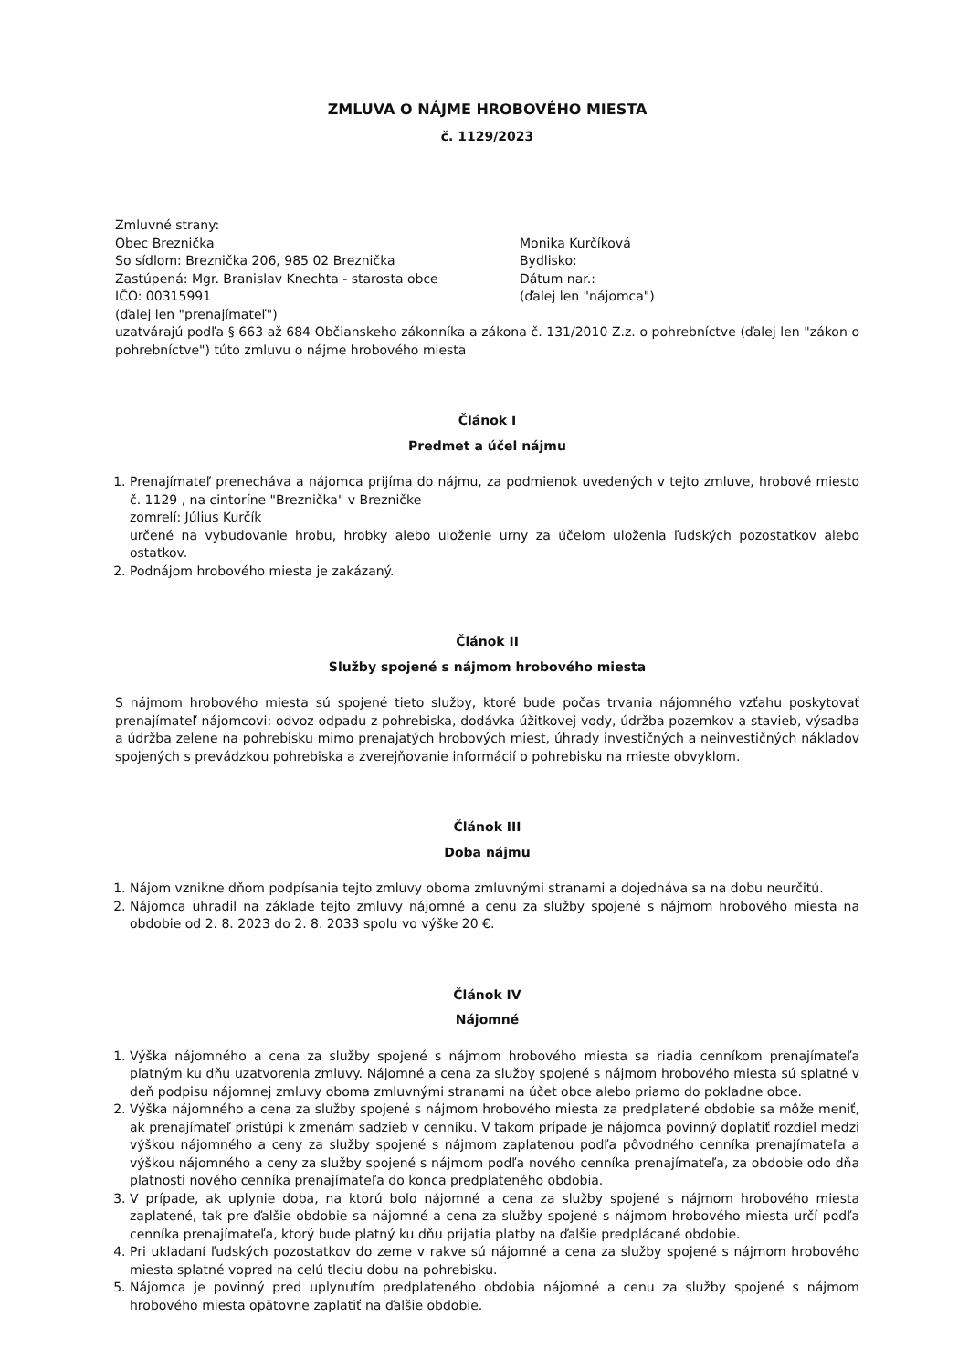ZMLUVA O NÁJME HROBOVÉHO MIESTA
č. 1129/2023
Zmluvné strany:
Obec Breznička
So sídlom: Breznička 206, 985 02 Breznička
Zastúpená: Mgr. Branislav Knechta - starosta obce
IČO: 00315991
(ďalej len "prenajímateľ")
Monika Kurčíková
Bydlisko:
Dátum nar.:
(ďalej len "nájomca")
uzatvárajú podľa § 663 až 684 Občianskeho zákonníka a zákona č. 131/2010 Z.z. o pohrebníctve (ďalej len "zákon o pohrebníctve") túto zmluvu o nájme hrobového miesta
Článok I
Predmet a účel nájmu
1. Prenajímateľ prenecháva a nájomca prijíma do nájmu, za podmienok uvedených v tejto zmluve, hrobové miesto č. 1129 , na cintoríne "Breznička" v Brezničke
zomrelí: Július Kurčík
určené na vybudovanie hrobu, hrobky alebo uloženie urny za účelom uloženia ľudských pozostatkov alebo ostatkov.
2. Podnájom hrobového miesta je zakázaný.
Článok II
Služby spojené s nájmom hrobového miesta
S nájmom hrobového miesta sú spojené tieto služby, ktoré bude počas trvania nájomného vzťahu poskytovať prenajímateľ nájomcovi: odvoz odpadu z pohrebiska, dodávka úžitkovej vody, údržba pozemkov a stavieb, výsadba a údržba zelene na pohrebisku mimo prenajatých hrobových miest, úhrady investičných a neinvestičných nákladov spojených s prevádzkou pohrebiska a zverejňovanie informácií o pohrebisku na mieste obvyklom.
Článok III
Doba nájmu
1. Nájom vznikne dňom podpísania tejto zmluvy oboma zmluvnými stranami a dojednáva sa na dobu neurčitú.
2. Nájomca uhradil na základe tejto zmluvy nájomné a cenu za služby spojené s nájmom hrobového miesta na obdobie od 2. 8. 2023 do 2. 8. 2033 spolu vo výške 20 €.
Článok IV
Nájomné
1. Výška nájomného a cena za služby spojené s nájmom hrobového miesta sa riadia cenníkom prenajímateľa platným ku dňu uzatvorenia zmluvy. Nájomné a cena za služby spojené s nájmom hrobového miesta sú splatné v deň podpisu nájomnej zmluvy oboma zmluvnými stranami na účet obce alebo priamo do pokladne obce.
2. Výška nájomného a cena za služby spojené s nájmom hrobového miesta za predplatené obdobie sa môže meniť, ak prenajímateľ pristúpi k zmenám sadzieb v cenníku. V takom prípade je nájomca povinný doplatiť rozdiel medzi výškou nájomného a ceny za služby spojené s nájmom zaplatenou podľa pôvodného cenníka prenajímateľa a výškou nájomného a ceny za služby spojené s nájmom podľa nového cenníka prenajímateľa, za obdobie odo dňa platnosti nového cenníka prenajímateľa do konca predplateného obdobia.
3. V prípade, ak uplynie doba, na ktorú bolo nájomné a cena za služby spojené s nájmom hrobového miesta zaplatené, tak pre ďalšie obdobie sa nájomné a cena za služby spojené s nájmom hrobového miesta určí podľa cenníka prenajímateľa, ktorý bude platný ku dňu prijatia platby na ďalšie predplácané obdobie.
4. Pri ukladaní ľudských pozostatkov do zeme v rakve sú nájomné a cena za služby spojené s nájmom hrobového miesta splatné vopred na celú tleciu dobu na pohrebisku.
5. Nájomca je povinný pred uplynutím predplateného obdobia nájomné a cenu za služby spojené s nájmom hrobového miesta opätovne zaplatiť na ďalšie obdobie.